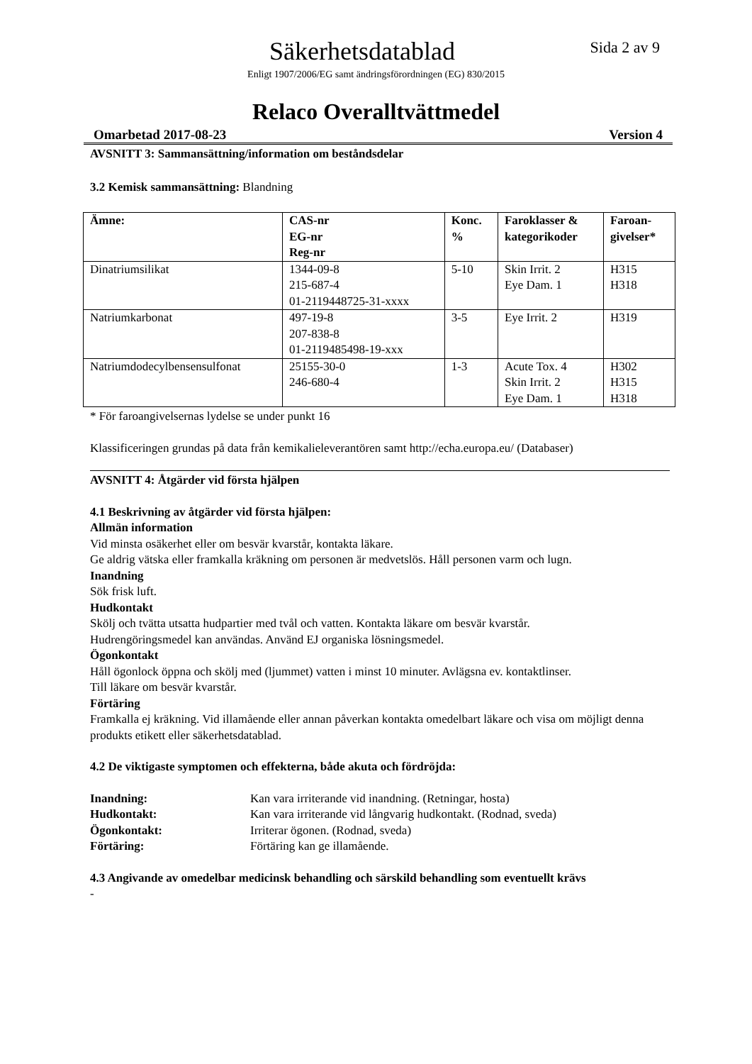Säkerhetsdatablad
Sida 2 av 9
Enligt 1907/2006/EG samt ändringsförordningen (EG) 830/2015
Relaco Overalltvättmedel
Omarbetad 2017-08-23 Version 4
AVSNITT 3: Sammansättning/information om beståndsdelar
3.2 Kemisk sammansättning: Blandning
| Ämne: | CAS-nr EG-nr Reg-nr | Konc. % | Faroklasser & kategorikoder | Faroan- givelser* |
| --- | --- | --- | --- | --- |
| Dinatriumsilikat | 1344-09-8 215-687-4 01-2119448725-31-xxxx | 5-10 | Skin Irrit. 2 Eye Dam. 1 | H315 H318 |
| Natriumkarbonat | 497-19-8 207-838-8 01-2119485498-19-xxx | 3-5 | Eye Irrit. 2 | H319 |
| Natriumdodecylbensensulfonat | 25155-30-0 246-680-4 | 1-3 | Acute Tox. 4 Skin Irrit. 2 Eye Dam. 1 | H302 H315 H318 |
* För faroangivelsernas lydelse se under punkt 16
Klassificeringen grundas på data från kemikalieleverantören samt http://echa.europa.eu/ (Databaser)
AVSNITT 4: Åtgärder vid första hjälpen
4.1 Beskrivning av åtgärder vid första hjälpen:
Allmän information
Vid minsta osäkerhet eller om besvär kvarstår, kontakta läkare.
Ge aldrig vätska eller framkalla kräkning om personen är medvetslös. Håll personen varm och lugn.
Inandning
Sök frisk luft.
Hudkontakt
Skölj och tvätta utsatta hudpartier med tvål och vatten. Kontakta läkare om besvär kvarstår.
Hudrengöringsmedel kan användas. Använd EJ organiska lösningsmedel.
Ögonkontakt
Håll ögonlock öppna och skölj med (ljummet) vatten i minst 10 minuter. Avlägsna ev. kontaktlinser.
Till läkare om besvär kvarstår.
Förtäring
Framkalla ej kräkning. Vid illamående eller annan påverkan kontakta omedelbart läkare och visa om möjligt denna produkts etikett eller säkerhetsdatablad.
4.2 De viktigaste symptomen och effekterna, både akuta och fördröjda:
Inandning: Kan vara irriterande vid inandning. (Retningar, hosta) Hudkontakt: Kan vara irriterande vid långvarig hudkontakt. (Rodnad, sveda) Ögonkontakt: Irriterar ögonen. (Rodnad, sveda) Förtäring: Förtäring kan ge illamående.
4.3 Angivande av omedelbar medicinsk behandling och särskild behandling som eventuellt krävs
-